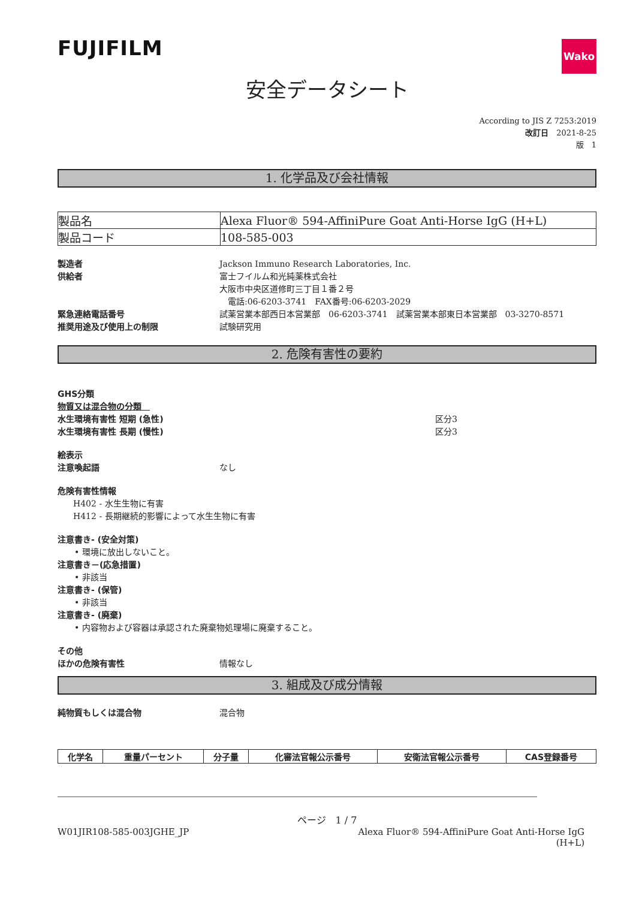FUJIFILM
Wako
安全データシート
According to JIS Z 7253:2019
改訂日　2021-8-25
版　1
1. 化学品及び会社情報
| 製品名 | Alexa Fluor® 594-AffiniPure Goat Anti-Horse IgG (H+L) |
| 製品コード | 108-585-003 |
製造者 Jackson Immuno Research Laboratories, Inc.
供給者 富士フイルム和光純薬株式会社
大阪市中央区道修町三丁目１番２号
　電話:06-6203-3741　FAX番号:06-6203-2029
緊急連絡電話番号 試薬営業本部西日本営業部　06-6203-3741　試薬営業本部東日本営業部　03-3270-8571
推奨用途及び使用上の制限 試験研究用
2. 危険有害性の要約
GHS分類
物質又は混合物の分類　
水生環境有害性 短期 (急性) 区分3
水生環境有害性 長期 (慢性) 区分3
絵表示
注意喚起語 なし
危険有害性情報
H402 - 水生生物に有害
H412 - 長期継続的影響によって水生生物に有害
注意書き- (安全対策)
• 環境に放出しないこと。
注意書き－(応急措置)
• 非該当
注意書き- (保管)
• 非該当
注意書き- (廃棄)
• 内容物および容器は承認された廃棄物処理場に廃棄すること。
その他
ほかの危険有害性 情報なし
3. 組成及び成分情報
純物質もしくは混合物 混合物
| 化学名 | 重量パーセント | 分子量 | 化審法官報公示番号 | 安衛法官報公示番号 | CAS登録番号 |
| --- | --- | --- | --- | --- | --- |
ページ　1 / 7
W01JIR108-585-003JGHE_JP Alexa Fluor® 594-AffiniPure Goat Anti-Horse IgG
(H+L)